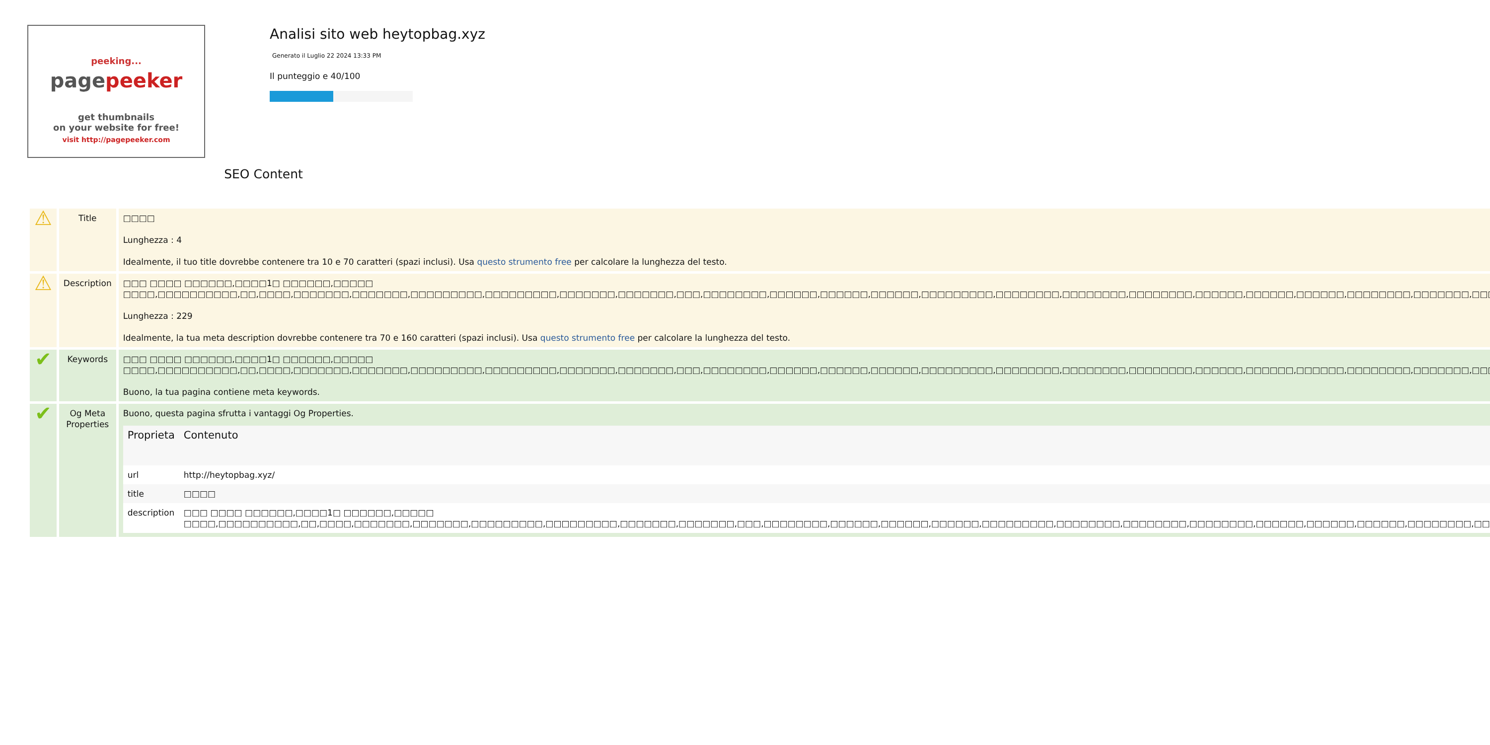peeking...
pagepeeker
get thumbnails
on your website for free!
visit http://pagepeeker.com
Analisi sito web heytopbag.xyz
Generato il Luglio 22 2024 13:33 PM
Il punteggio e 40/100
SEO Content
| ⚠ | Title | □□□□ Lunghezza : 4 Idealmente, il tuo title dovrebbe contenere tra 10 e 70 caratteri (spazi inclusi). Usa questo strumento free per calcolare la lunghezza del testo. |
| ⚠ | Description | □□□ □□□□ □□□□□□,□□□□1□ □□□□□□,□□□□□ □□□□,□□□□□□□□□□,□□,□□□□,□□□□□□□,□□□□□□□,□□□□□□□□□,□□□□□□□□□,□□□□□□□,□□□□□□□,□□□,□□□□□□□□,□□□□□□,□□□□□□,□□□□□□,□□□□□□□□□,□□□□□□□□,□□□□□□□□,□□□□□□□□,□□□□□□,□□□□□□,□□□□□□,□□□□□□□□,□□□□□□□,□□□□□□□□ Lunghezza : 229 Idealmente, la tua meta description dovrebbe contenere tra 70 e 160 caratteri (spazi inclusi). Usa questo strumento free per calcolare la lunghezza del testo. |
| ✔ | Keywords | □□□ □□□□ □□□□□□,□□□□1□ □□□□□□,□□□□□ □□□□,□□□□□□□□□□,□□,□□□□,□□□□□□□,□□□□□□□,□□□□□□□□□,□□□□□□□□□,□□□□□□□,□□□□□□□,□□□,□□□□□□□□,□□□□□□,□□□□□□,□□□□□□,□□□□□□□□□,□□□□□□□□,□□□□□□□□,□□□□□□□□,□□□□□□,□□□□□□,□□□□□□,□□□□□□□□,□□□□□□□,□□□□□□□□ Buono, la tua pagina contiene meta keywords. |
| ✔ | Og Meta Properties | Buono, questa pagina sfrutta i vantaggi Og Properties. / Proprieta / Contenuto / / --- / --- / / url / http://heytopbag.xyz/ / / title / □□□□ / / description / □□□ □□□□ □□□□□□,□□□□1□ □□□□□□,□□□□□ □□□□,□□□□□□□□□□,□□,□□□□,□□□□□□□,□□□□□□□,□□□□□□□□□,□□□□□□□□□,□□□□□□□,□□□□□□□,□□□,□□□□□□□□,□□□□□□,□□□□□□,□□□□□□,□□□□□□□□□,□□□□□□□□,□□□□□□□□,□□□□□□□□,□□□□□□,□□□□□□,□□□□□□,□□□□□□□□,□□□□□□□,□□□□□□□□ / |